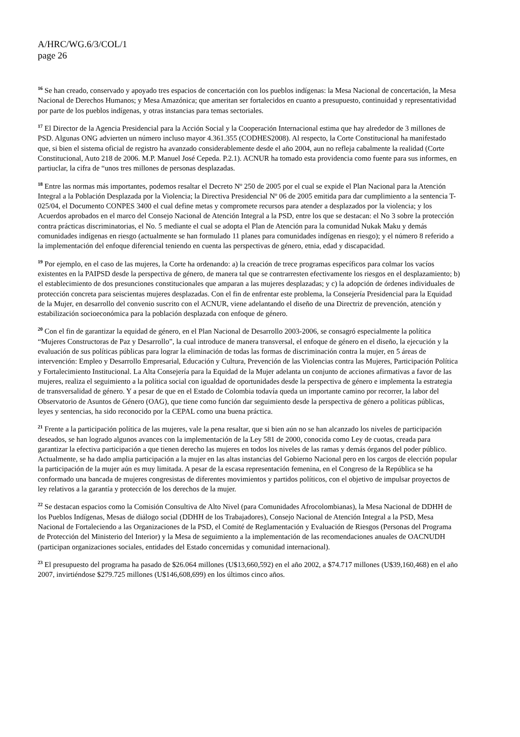A/HRC/WG.6/3/COL/1
page 26
<sup>16</sup> Se han creado, conservado y apoyado tres espacios de concertación con los pueblos indígenas: la Mesa Nacional de concertación, la Mesa Nacional de Derechos Humanos; y Mesa Amazónica; que ameritan ser fortalecidos en cuanto a presupuesto, continuidad y representatividad por parte de los pueblos indígenas, y otras instancias para temas sectoriales.
<sup>17</sup> El Director de la Agencia Presidencial para la Acción Social y la Cooperación Internacional estima que hay alrededor de 3 millones de PSD. Algunas ONG advierten un número incluso mayor 4.361.355 (CODHES2008). Al respecto, la Corte Constitucional ha manifestado que, si bien el sistema oficial de registro ha avanzado considerablemente desde el año 2004, aun no refleja cabalmente la realidad (Corte Constitucional, Auto 218 de 2006. M.P. Manuel José Cepeda. P.2.1). ACNUR ha tomado esta providencia como fuente para sus informes, en partiuclar, la cifra de “unos tres millones de personas desplazadas.
<sup>18</sup> Entre las normas más importantes, podemos resaltar el Decreto Nº 250 de 2005 por el cual se expide el Plan Nacional para la Atención Integral a la Población Desplazada por la Violencia; la Directiva Presidencial Nº 06 de 2005 emitida para dar cumplimiento a la sentencia T-025/04, el Documento CONPES 3400 el cual define metas y compromete recursos para atender a desplazados por la violencia; y los Acuerdos aprobados en el marco del Consejo Nacional de Atención Integral a la PSD, entre los que se destacan: el No 3 sobre la protección contra prácticas discriminatorias, el No. 5 mediante el cual se adopta el Plan de Atención para la comunidad Nukak Maku y demás comunidades indígenas en riesgo (actualmente se han formulado 11 planes para comunidades indígenas en riesgo); y el número 8 referido a la implementación del enfoque diferencial teniendo en cuenta las perspectivas de género, etnia, edad y discapacidad.
<sup>19</sup> Por ejemplo, en el caso de las mujeres, la Corte ha ordenando: a) la creación de trece programas específicos para colmar los vacíos existentes en la PAIPSD desde la perspectiva de género, de manera tal que se contrarresten efectivamente los riesgos en el desplazamiento; b) el establecimiento de dos presunciones constitucionales que amparan a las mujeres desplazadas; y c) la adopción de órdenes individuales de protección concreta para seiscientas mujeres desplazadas. Con el fin de enfrentar este problema, la Consejería Presidencial para la Equidad de la Mujer, en desarrollo del convenio suscrito con el ACNUR, viene adelantando el diseño de una Directriz de prevención, atención y estabilización socioeconómica para la población desplazada con enfoque de género.
<sup>20</sup> Con el fin de garantizar la equidad de género, en el Plan Nacional de Desarrollo 2003-2006, se consagró especialmente la política “Mujeres Constructoras de Paz y Desarrollo”, la cual introduce de manera transversal, el enfoque de género en el diseño, la ejecución y la evaluación de sus políticas públicas para lograr la eliminación de todas las formas de discriminación contra la mujer, en 5 áreas de intervención: Empleo y Desarrollo Empresarial, Educación y Cultura, Prevención de las Violencias contra las Mujeres, Participación Política y Fortalecimiento Institucional. La Alta Consejería para la Equidad de la Mujer adelanta un conjunto de acciones afirmativas a favor de las mujeres, realiza el seguimiento a la política social con igualdad de oportunidades desde la perspectiva de género e implementa la estrategia de transversalidad de género. Y a pesar de que en el Estado de Colombia todavía queda un importante camino por recorrer, la labor del Observatorio de Asuntos de Género (OAG), que tiene como función dar seguimiento desde la perspectiva de género a políticas públicas, leyes y sentencias, ha sido reconocido por la CEPAL como una buena práctica.
<sup>21</sup> Frente a la participación política de las mujeres, vale la pena resaltar, que si bien aún no se han alcanzado los niveles de participación deseados, se han logrado algunos avances con la implementación de la Ley 581 de 2000, conocida como Ley de cuotas, creada para garantizar la efectiva participación a que tienen derecho las mujeres en todos los niveles de las ramas y demás órganos del poder público. Actualmente, se ha dado amplia participación a la mujer en las altas instancias del Gobierno Nacional pero en los cargos de elección popular la participación de la mujer aún es muy limitada. A pesar de la escasa representación femenina, en el Congreso de la República se ha conformado una bancada de mujeres congresistas de diferentes movimientos y partidos políticos, con el objetivo de impulsar proyectos de ley relativos a la garantía y protección de los derechos de la mujer.
<sup>22</sup> Se destacan espacios como la Comisión Consultiva de Alto Nivel (para Comunidades Afrocolombianas), la Mesa Nacional de DDHH de los Pueblos Indígenas, Mesas de diálogo social (DDHH de los Trabajadores), Consejo Nacional de Atención Integral a la PSD, Mesa Nacional de Fortaleciendo a las Organizaciones de la PSD, el Comité de Reglamentación y Evaluación de Riesgos (Personas del Programa de Protección del Ministerio del Interior) y la Mesa de seguimiento a la implementación de las recomendaciones anuales de OACNUDH (participan organizaciones sociales, entidades del Estado concernidas y comunidad internacional).
<sup>23</sup> El presupuesto del programa ha pasado de $26.064 millones (U$13,660,592) en el año 2002, a $74.717 millones (U$39,160,468) en el año 2007, invirtiéndose $279.725 millones (U$146,608,699) en los últimos cinco años.